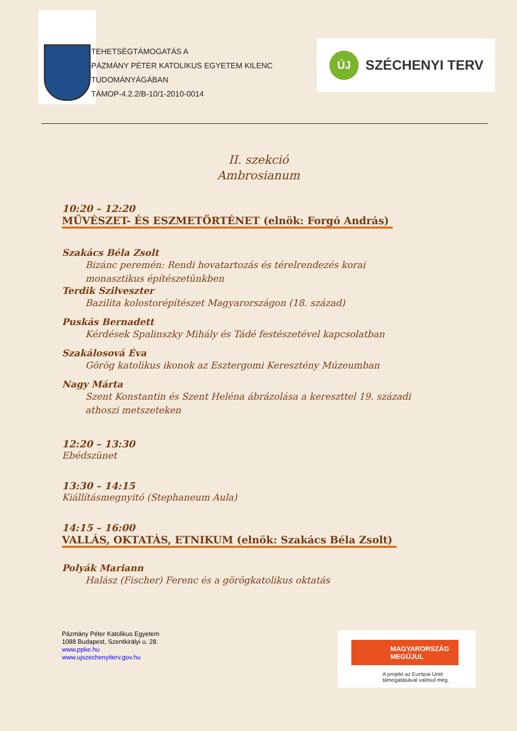TEHETSÉGTÁMOGATÁS A
PÁZMÁNY PÉTER KATOLIKUS EGYETEM KILENC TUDOMÁNYÁGÁBAN
TÁMOP-4.2.2/B-10/1-2010-0014
ÚJ
SZÉCHENYI TERV
II. szekció
Ambrosianum
10:20 – 12:20
MŰVÉSZET- ÉS ESZMETÖRTÉNET (elnök: Forgó András)
Szakács Béla Zsolt
Bizánc peremén: Rendi hovatartozás és térelrendezés korai monasztikus építészetünkben
Terdik Szilveszter
Bazilita kolostorépítészet Magyarországon (18. század)
Puskás Bernadett
Kérdések Spalinszky Mihály és Tádé festészetével kapcsolatban
Szakálosová Éva
Görög katolikus ikonok az Esztergomi Keresztény Múzeumban
Nagy Márta
Szent Konstantin és Szent Heléna ábrázolása a kereszttel 19. századi athoszi metszeteken
12:20 – 13:30
Ebédszünet
13:30 – 14:15
Kiállításmegnyitó (Stephaneum Aula)
14:15 – 16:00
VALLÁS, OKTATÁS, ETNIKUM (elnök: Szakács Béla Zsolt)
Polyák Mariann
Halász (Fischer) Ferenc és a görögkatolikus oktatás
Pázmány Péter Katolikus Egyetem
1088 Budapest, Szentkirályi u. 28.
www.ppke.hu
www.ujszechenyiterv.gov.hu
MAGYARORSZÁG MEGÚJUL
A projekt az Európai Unió
támogatásával valósul meg.